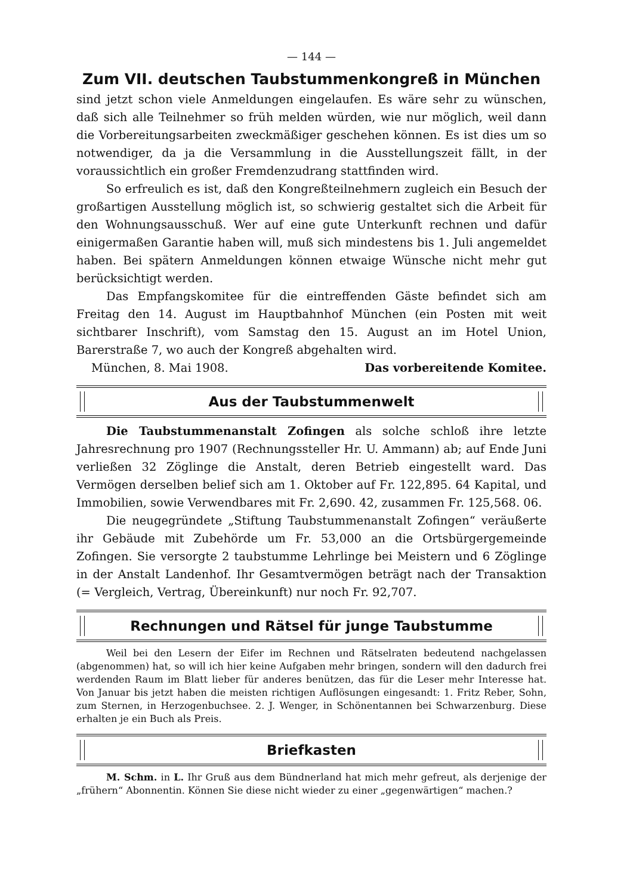— 144 —
Zum VII. deutschen Taubstummenkongreß in München
sind jetzt schon viele Anmeldungen eingelaufen. Es wäre sehr zu wünschen, daß sich alle Teilnehmer so früh melden würden, wie nur möglich, weil dann die Vorbereitungsarbeiten zweckmäßiger geschehen können. Es ist dies um so notwendiger, da ja die Versammlung in die Ausstellungszeit fällt, in der voraussichtlich ein großer Fremdenzudrang stattfinden wird.
So erfreulich es ist, daß den Kongreßteilnehmern zugleich ein Besuch der großartigen Ausstellung möglich ist, so schwierig gestaltet sich die Arbeit für den Wohnungsausschuß. Wer auf eine gute Unterkunft rechnen und dafür einigermaßen Garantie haben will, muß sich mindestens bis 1. Juli angemeldet haben. Bei spätern Anmeldungen können etwaige Wünsche nicht mehr gut berücksichtigt werden.
Das Empfangskomitee für die eintreffenden Gäste befindet sich am Freitag den 14. August im Hauptbahnhof München (ein Posten mit weit sichtbarer Inschrift), vom Samstag den 15. August an im Hotel Union, Barerstraße 7, wo auch der Kongreß abgehalten wird.
München, 8. Mai 1908. Das vorbereitende Komitee.
Aus der Taubstummenwelt
Die Taubstummenanstalt Zofingen als solche schloß ihre letzte Jahresrechnung pro 1907 (Rechnungssteller Hr. U. Ammann) ab; auf Ende Juni verließen 32 Zöglinge die Anstalt, deren Betrieb eingestellt ward. Das Vermögen derselben belief sich am 1. Oktober auf Fr. 122,895. 64 Kapital, und Immobilien, sowie Verwendbares mit Fr. 2,690. 42, zusammen Fr. 125,568. 06.
Die neugegründete „Stiftung Taubstummenanstalt Zofingen“ veräußerte ihr Gebäude mit Zubehörde um Fr. 53,000 an die Ortsbürgergemeinde Zofingen. Sie versorgte 2 taubstumme Lehrlinge bei Meistern und 6 Zöglinge in der Anstalt Landenhof. Ihr Gesamtvermögen beträgt nach der Transaktion (= Vergleich, Vertrag, Übereinkunft) nur noch Fr. 92,707.
Rechnungen und Rätsel für junge Taubstumme
Weil bei den Lesern der Eifer im Rechnen und Rätselraten bedeutend nachgelassen (abgenommen) hat, so will ich hier keine Aufgaben mehr bringen, sondern will den dadurch frei werdenden Raum im Blatt lieber für anderes benützen, das für die Leser mehr Interesse hat. Von Januar bis jetzt haben die meisten richtigen Auflösungen eingesandt: 1. Fritz Reber, Sohn, zum Sternen, in Herzogenbuchsee. 2. J. Wenger, in Schönentannen bei Schwarzenburg. Diese erhalten je ein Buch als Preis.
Briefkasten
M. Schm. in L. Ihr Gruß aus dem Bündnerland hat mich mehr gefreut, als derjenige der „frühern“ Abonnentin. Können Sie diese nicht wieder zu einer „gegenwärtigen“ machen.?